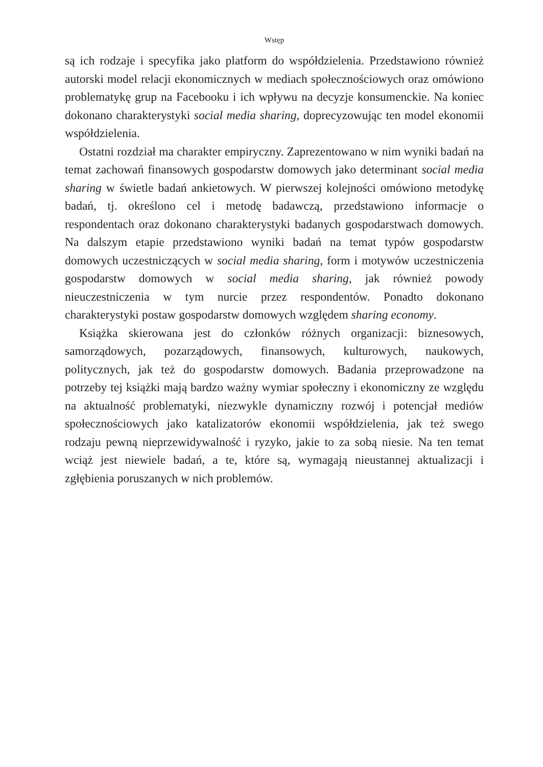Wstęp
są ich rodzaje i specyfika jako platform do współdzielenia. Przedstawiono również autorski model relacji ekonomicznych w mediach społecznościowych oraz omówiono problematykę grup na Facebooku i ich wpływu na decyzje konsumenckie. Na koniec dokonano charakterystyki social media sharing, doprecyzowując ten model ekonomii współdzielenia.
Ostatni rozdział ma charakter empiryczny. Zaprezentowano w nim wyniki badań na temat zachowań finansowych gospodarstw domowych jako determinant social media sharing w świetle badań ankietowych. W pierwszej kolejności omówiono metodykę badań, tj. określono cel i metodę badawczą, przedstawiono informacje o respondentach oraz dokonano charakterystyki badanych gospodarstwach domowych. Na dalszym etapie przedstawiono wyniki badań na temat typów gospodarstw domowych uczestniczących w social media sharing, form i motywów uczestniczenia gospodarstw domowych w social media sharing, jak również powody nieuczestniczenia w tym nurcie przez respondentów. Ponadto dokonano charakterystyki postaw gospodarstw domowych względem sharing economy.
Książka skierowana jest do członków różnych organizacji: biznesowych, samorządowych, pozarządowych, finansowych, kulturowych, naukowych, politycznych, jak też do gospodarstw domowych. Badania przeprowadzone na potrzeby tej książki mają bardzo ważny wymiar społeczny i ekonomiczny ze względu na aktualność problematyki, niezwykle dynamiczny rozwój i potencjał mediów społecznościowych jako katalizatorów ekonomii współdzielenia, jak też swego rodzaju pewną nieprzewidywalność i ryzyko, jakie to za sobą niesie. Na ten temat wciąż jest niewiele badań, a te, które są, wymagają nieustannej aktualizacji i zgłębienia poruszanych w nich problemów.